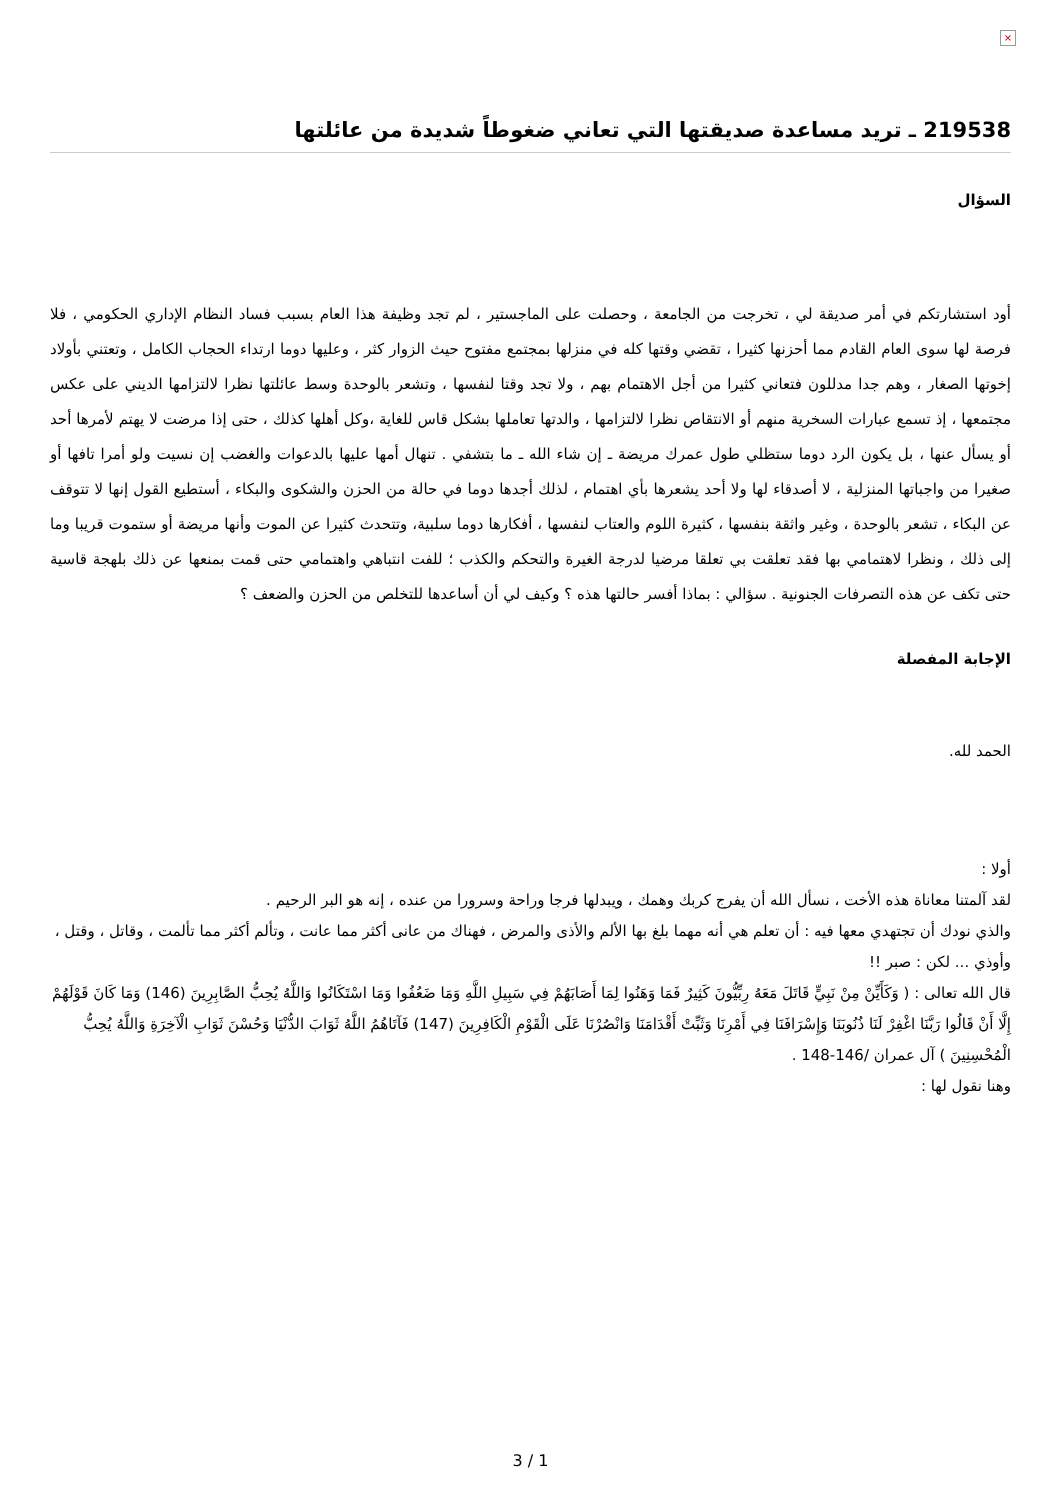×
219538 ـ تريد مساعدة صديقتها التي تعاني ضغوطاً شديدة من عائلتها
السؤال
أود استشارتكم في أمر صديقة لي ، تخرجت من الجامعة ، وحصلت على الماجستير ، لم تجد وظيفة هذا العام بسبب فساد النظام الإداري الحكومي ، فلا فرصة لها سوى العام القادم مما أحزنها كثيرا ، تقضي وقتها كله في منزلها بمجتمع مفتوح حيث الزوار كثر ، وعليها دوما ارتداء الحجاب الكامل ، وتعتني بأولاد إخوتها الصغار ، وهم جدا مدللون فتعاني كثيرا من أجل الاهتمام بهم ، ولا تجد وقتا لنفسها ، وتشعر بالوحدة وسط عائلتها نظرا لالتزامها الديني على عكس مجتمعها ، إذ تسمع عبارات السخرية منهم أو الانتقاص نظرا لالتزامها ، والدتها تعاملها بشكل قاس للغاية ،وكل أهلها كذلك ، حتى إذا مرضت لا يهتم لأمرها أحد أو يسأل عنها ، بل يكون الرد دوما ستظلي طول عمرك مريضة ـ إن شاء الله ـ ما بتشفي . تنهال أمها عليها بالدعوات والغضب إن نسيت ولو أمرا تافها أو صغيرا من واجباتها المنزلية ، لا أصدقاء لها ولا أحد يشعرها بأي اهتمام ، لذلك أجدها دوما في حالة من الحزن والشكوى والبكاء ، أستطيع القول إنها لا تتوقف عن البكاء ، تشعر بالوحدة ، وغير واثقة بنفسها ، كثيرة اللوم والعتاب لنفسها ، أفكارها دوما سلبية، وتتحدث كثيرا عن الموت وأنها مريضة أو ستموت قريبا وما إلى ذلك ، ونظرا لاهتمامي بها فقد تعلقت بي تعلقا مرضيا لدرجة الغيرة والتحكم والكذب ؛ للفت انتباهي واهتمامي حتى قمت بمنعها عن ذلك بلهجة قاسية حتى تكف عن هذه التصرفات الجنونية . سؤالي : بماذا أفسر حالتها هذه ؟ وكيف لي أن أساعدها للتخلص من الحزن والضعف ؟
الإجابة المفصلة
الحمد لله.
أولا :
لقد آلمتنا معاناة هذه الأخت ، نسأل الله أن يفرج كربك وهمك ، ويبدلها فرجا وراحة وسرورا من عنده ، إنه هو البر الرحيم .
والذي نودك أن تجتهدي معها فيه : أن تعلم هي أنه مهما بلغ بها الألم والأذى والمرض ، فهناك من عانى أكثر مما عانت ، وتألم أكثر مما تألمت ، وقاتل ، وقتل ، وأوذي ... لكن : صبر !!
قال الله تعالى : ( وَكَأَيِّنْ مِنْ نَبِيٍّ قَاتَلَ مَعَهُ رِبِّيُّونَ كَثِيرٌ فَمَا وَهَنُوا لِمَا أَصَابَهُمْ فِي سَبِيلِ اللَّهِ وَمَا ضَعُفُوا وَمَا اسْتَكَانُوا وَاللَّهُ يُحِبُّ الصَّابِرِينَ (146) وَمَا كَانَ قَوْلَهُمْ إِلَّا أَنْ قَالُوا رَبَّنَا اغْفِرْ لَنَا ذُنُوبَنَا وَإِسْرَافَنَا فِي أَمْرِنَا وَثَبِّتْ أَقْدَامَنَا وَانْصُرْنَا عَلَى الْقَوْمِ الْكَافِرِينَ (147) فَآتَاهُمُ اللَّهُ ثَوَابَ الدُّنْيَا وَحُسْنَ ثَوَابِ الْآخِرَةِ وَاللَّهُ يُحِبُّ الْمُحْسِنِينَ ) آل عمران /146-148 .
وهنا نقول لها :
3 / 1